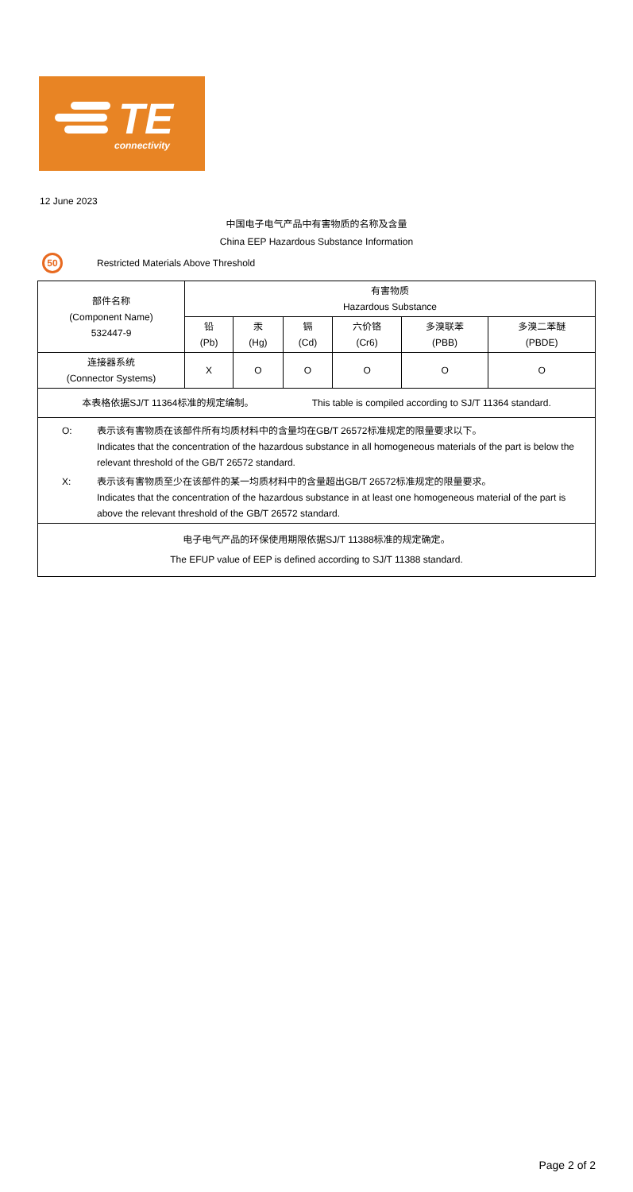TE
connectivity
12 June 2023
中国电子电气产品中有害物质的名称及含量
China EEP Hazardous Substance Information
50
Restricted Materials Above Threshold
| 部件名称 (Component Name) 532447-9 | 有害物质 Hazardous Substance | | | | | |
| --- | --- | --- | --- | --- | --- | --- |
| | 铅 (Pb) | 汞 (Hg) | 镉 (Cd) | 六价铬 (Cr6) | 多溴联苯 (PBB) | 多溴二苯醚 (PBDE) |
| 连接器系统 (Connector Systems) | X | O | O | O | O | O |
| 本表格依据SJ/T 11364标准的规定编制。 This table is compiled according to SJ/T 11364 standard. | | | | | | |
| O: 表示该有害物质在该部件所有均质材料中的含量均在GB/T 26572标准规定的限量要求以下。 Indicates that the concentration of the hazardous substance in all homogeneous materials of the part is below the relevant threshold of the GB/T 26572 standard. X: 表示该有害物质至少在该部件的某一均质材料中的含量超出GB/T 26572标准规定的限量要求。 Indicates that the concentration of the hazardous substance in at least one homogeneous material of the part is above the relevant threshold of the GB/T 26572 standard. | | | | | | |
| 电子电气产品的环保使用期限依据SJ/T 11388标准的规定确定。 The EFUP value of EEP is defined according to SJ/T 11388 standard. | | | | | | |
Page 2 of 2